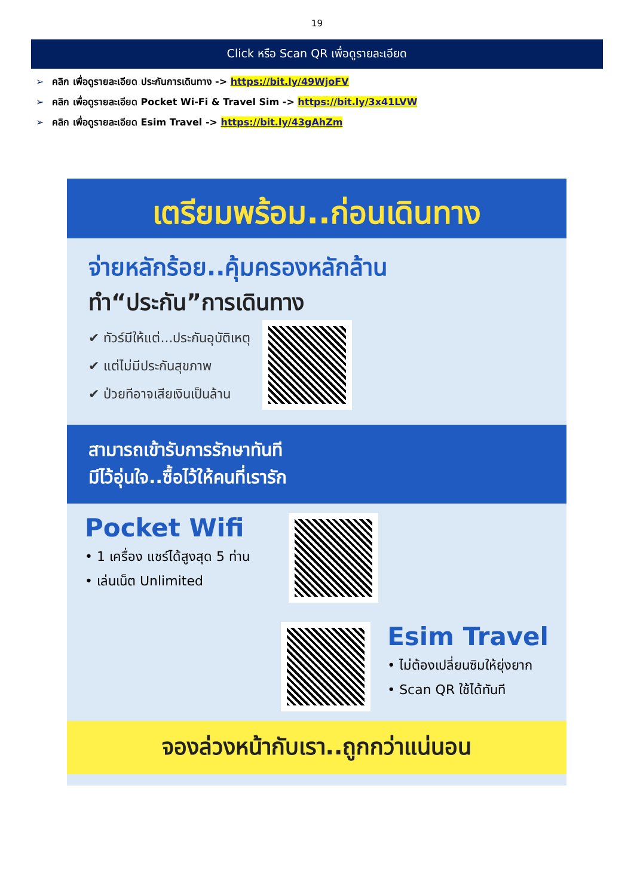19
Click หรือ Scan QR เพื่อดูรายละเอียด
➢ คลิก เพื่อดูรายละเอียด ประกันการเดินทาง -> https://bit.ly/49WjoFV
➢ คลิก เพื่อดูรายละเอียด Pocket Wi-Fi & Travel Sim -> https://bit.ly/3x41LVW
➢ คลิก เพื่อดูรายละเอียด Esim Travel -> https://bit.ly/43gAhZm
เตรียมพร้อม..ก่อนเดินทาง
จ่ายหลักร้อย..คุ้มครองหลักล้าน
ทำ“ประกัน”การเดินทาง
✔ ทัวร์มีให้แต่...ประกันอุบัติเหตุ
✔ แต่ไม่มีประกันสุขภาพ
✔ ป่วยทีอาจเสียเงินเป็นล้าน
สามารถเข้ารับการรักษาทันที
มีไว้อุ่นใจ..ซื้อไว้ให้คนที่เรารัก
Pocket Wifi
• 1 เครื่อง แชร์ได้สูงสุด 5 ท่าน
• เล่นเน็ต Unlimited
Esim Travel
• ไม่ต้องเปลี่ยนซิมให้ยุ่งยาก
• Scan QR ใช้ได้ทันที
จองล่วงหน้ากับเรา..ถูกกว่าแน่นอน